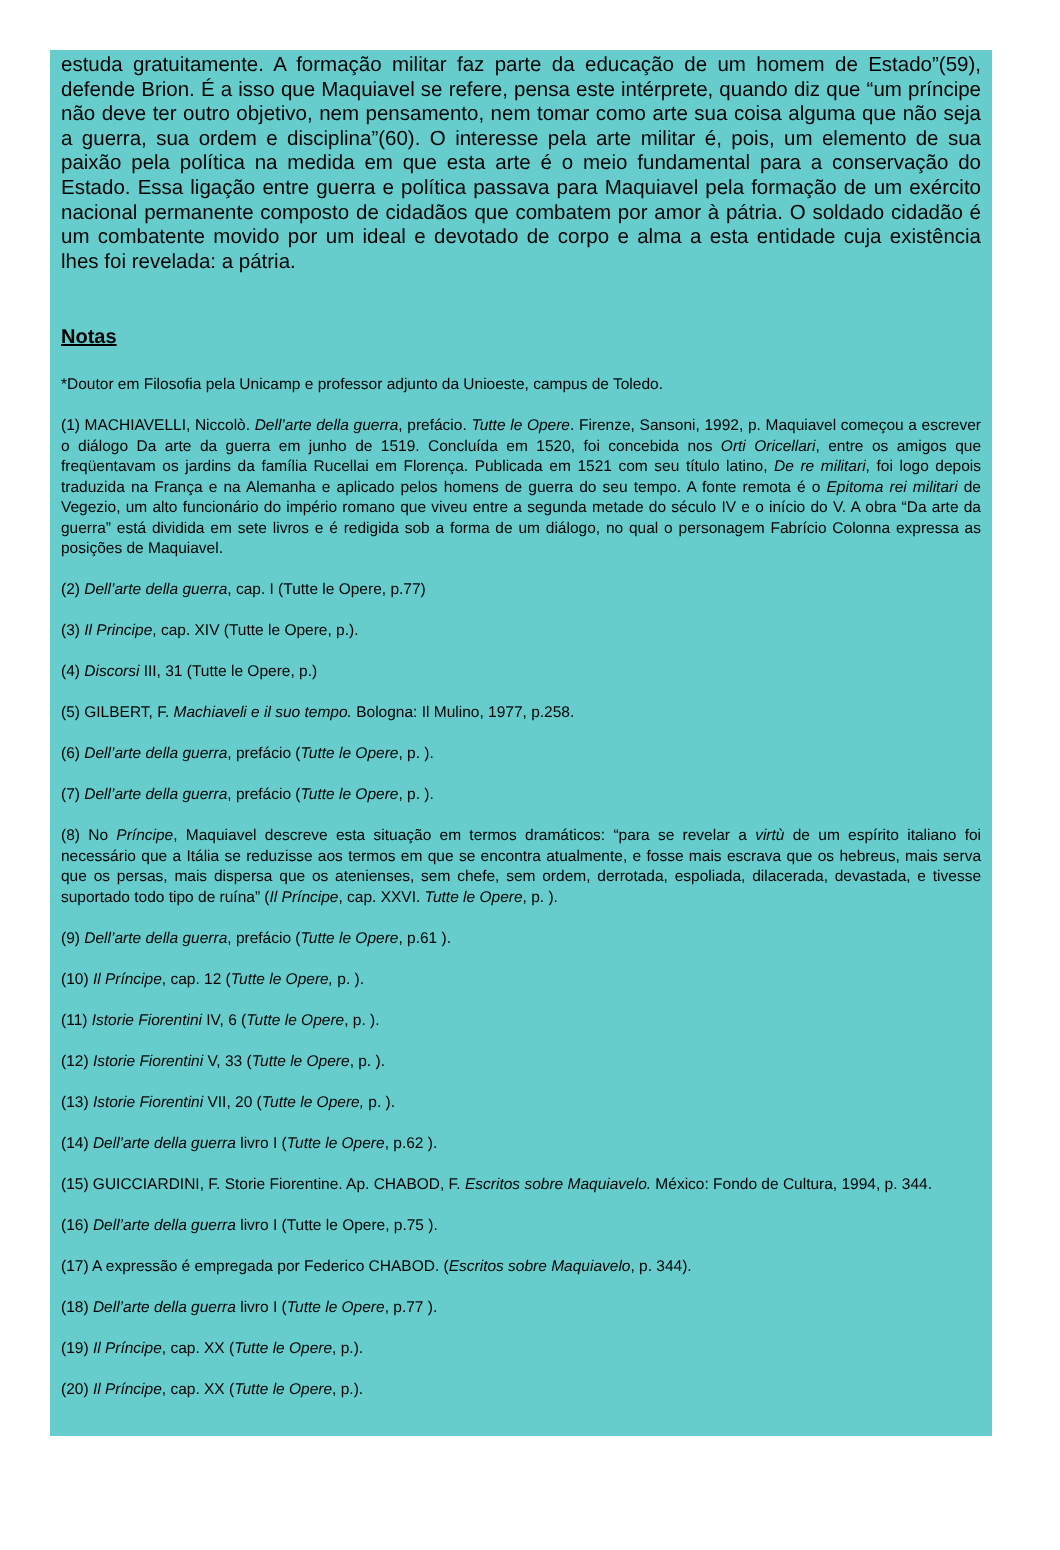estuda gratuitamente. A formação militar faz parte da educação de um homem de Estado”(59), defende Brion. É a isso que Maquiavel se refere, pensa este intérprete, quando diz que “um príncipe não deve ter outro objetivo, nem pensamento, nem tomar como arte sua coisa alguma que não seja a guerra, sua ordem e disciplina”(60). O interesse pela arte militar é, pois, um elemento de sua paixão pela política na medida em que esta arte é o meio fundamental para a conservação do Estado. Essa ligação entre guerra e política passava para Maquiavel pela formação de um exército nacional permanente composto de cidadãos que combatem por amor à pátria. O soldado cidadão é um combatente movido por um ideal e devotado de corpo e alma a esta entidade cuja existência lhes foi revelada: a pátria.
Notas
*Doutor em Filosofia pela Unicamp e professor adjunto da Unioeste, campus de Toledo.
(1) MACHIAVELLI, Niccolò. Dell’arte della guerra, prefácio. Tutte le Opere. Firenze, Sansoni, 1992, p. Maquiavel começou a escrever o diálogo Da arte da guerra em junho de 1519. Concluída em 1520, foi concebida nos Orti Oricellari, entre os amigos que freqüentavam os jardins da família Rucellai em Florença. Publicada em 1521 com seu título latino, De re militari, foi logo depois traduzida na França e na Alemanha e aplicado pelos homens de guerra do seu tempo. A fonte remota é o Epitoma rei militari de Vegezio, um alto funcionário do império romano que viveu entre a segunda metade do século IV e o início do V. A obra “Da arte da guerra” está dividida em sete livros e é redigida sob a forma de um diálogo, no qual o personagem Fabrício Colonna expressa as posições de Maquiavel.
(2) Dell’arte della guerra, cap. I (Tutte le Opere, p.77)
(3) Il Principe, cap. XIV (Tutte le Opere, p.).
(4) Discorsi III, 31 (Tutte le Opere, p.)
(5) GILBERT, F. Machiaveli e il suo tempo. Bologna: Il Mulino, 1977, p.258.
(6) Dell’arte della guerra, prefácio (Tutte le Opere, p. ).
(7) Dell’arte della guerra, prefácio (Tutte le Opere, p. ).
(8) No Príncipe, Maquiavel descreve esta situação em termos dramáticos: “para se revelar a virtù de um espírito italiano foi necessário que a Itália se reduzisse aos termos em que se encontra atualmente, e fosse mais escrava que os hebreus, mais serva que os persas, mais dispersa que os atenienses, sem chefe, sem ordem, derrotada, espoliada, dilacerada, devastada, e tivesse suportado todo tipo de ruína” (Il Príncipe, cap. XXVI. Tutte le Opere, p. ).
(9) Dell’arte della guerra, prefácio (Tutte le Opere, p.61 ).
(10) Il Príncipe, cap. 12 (Tutte le Opere, p. ).
(11) Istorie Fiorentini IV, 6 (Tutte le Opere, p. ).
(12) Istorie Fiorentini V, 33 (Tutte le Opere, p. ).
(13) Istorie Fiorentini VII, 20 (Tutte le Opere, p. ).
(14) Dell’arte della guerra livro I (Tutte le Opere, p.62 ).
(15) GUICCIARDINI, F. Storie Fiorentine. Ap. CHABOD, F. Escritos sobre Maquiavelo. México: Fondo de Cultura, 1994, p. 344.
(16) Dell’arte della guerra livro I (Tutte le Opere, p.75 ).
(17) A expressão é empregada por Federico CHABOD. (Escritos sobre Maquiavelo, p. 344).
(18) Dell’arte della guerra livro I (Tutte le Opere, p.77 ).
(19) Il Príncipe, cap. XX (Tutte le Opere, p.).
(20) Il Príncipe, cap. XX (Tutte le Opere, p.).